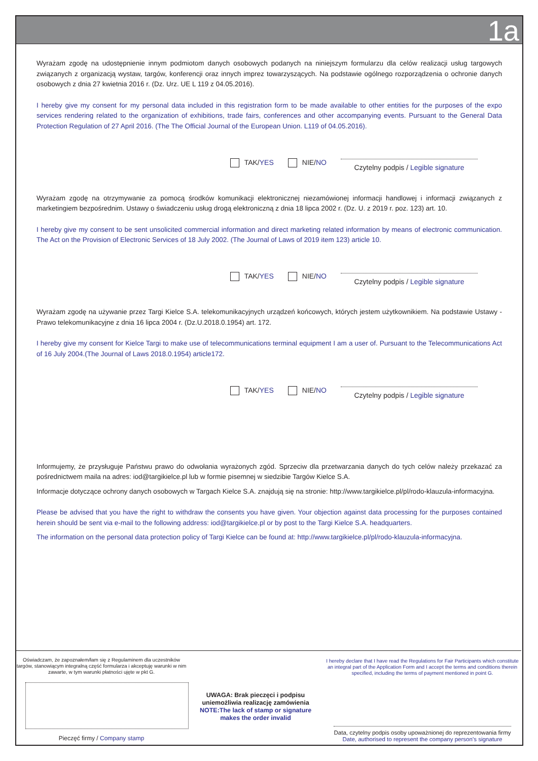1a
Wyrażam zgodę na udostępnienie innym podmiotom danych osobowych podanych na niniejszym formularzu dla celów realizacji usług targowych związanych z organizacją wystaw, targów, konferencji oraz innych imprez towarzyszących. Na podstawie ogólnego rozporządzenia o ochronie danych osobowych z dnia 27 kwietnia 2016 r. (Dz. Urz. UE L 119 z 04.05.2016).
I hereby give my consent for my personal data included in this registration form to be made available to other entities for the purposes of the expo services rendering related to the organization of exhibitions, trade fairs, conferences and other accompanying events. Pursuant to the General Data Protection Regulation of 27 April 2016. (The The Official Journal of the European Union. L119 of 04.05.2016).
TAK/YES NIE/NO Czytelny podpis / Legible signature
Wyrażam zgodę na otrzymywanie za pomocą środków komunikacji elektronicznej niezamówionej informacji handlowej i informacji związanych z marketingiem bezpośrednim. Ustawy o świadczeniu usług drogą elektroniczną z dnia 18 lipca 2002 r. (Dz. U. z 2019 r. poz. 123) art. 10.
I hereby give my consent to be sent unsolicited commercial information and direct marketing related information by means of electronic communication. The Act on the Provision of Electronic Services of 18 July 2002. (The Journal of Laws of 2019 item 123) article 10.
TAK/YES NIE/NO Czytelny podpis / Legible signature
Wyrażam zgodę na używanie przez Targi Kielce S.A. telekomunikacyjnych urządzeń końcowych, których jestem użytkownikiem. Na podstawie Ustawy - Prawo telekomunikacyjne z dnia 16 lipca 2004 r. (Dz.U.2018.0.1954) art. 172.
I hereby give my consent for Kielce Targi to make use of telecommunications terminal equipment I am a user of. Pursuant to the Telecommunications Act of 16 July 2004.(The Journal of Laws 2018.0.1954) article172.
TAK/YES NIE/NO Czytelny podpis / Legible signature
Informujemy, że przysługuje Państwu prawo do odwołania wyrażonych zgód. Sprzeciw dla przetwarzania danych do tych celów należy przekazać za pośrednictwem maila na adres: iod@targikielce.pl lub w formie pisemnej w siedzibie Targów Kielce S.A.
Informacje dotyczące ochrony danych osobowych w Targach Kielce S.A. znajdują się na stronie: http://www.targikielce.pl/pl/rodo-klauzula-informacyjna.
Please be advised that you have the right to withdraw the consents you have given. Your objection against data processing for the purposes contained herein should be sent via e-mail to the following address: iod@targikielce.pl or by post to the Targi Kielce S.A. headquarters.
The information on the personal data protection policy of Targi Kielce can be found at: http://www.targikielce.pl/pl/rodo-klauzula-informacyjna.
Oświadczam, że zapoznałem/łam się z Regulaminem dla uczestników targów, stanowiącym integralną część formularza i akceptuję warunki w nim zawarte, w tym warunki płatności ujęte w pkt G.
Pieczęć firmy / Company stamp
UWAGA: Brak pieczęci i podpisu
uniemożliwia realizację zamówienia
NOTE:The lack of stamp or signature
makes the order invalid
I hereby declare that I have read the Regulations for Fair Participants which constitute an integral part of the Application Form and I accept the terms and conditions therein specified, including the terms of payment mentioned in point G.
Data, czytelny podpis osoby upoważnionej do reprezentowania firmy
Date, authorised to represent the company person’s signature